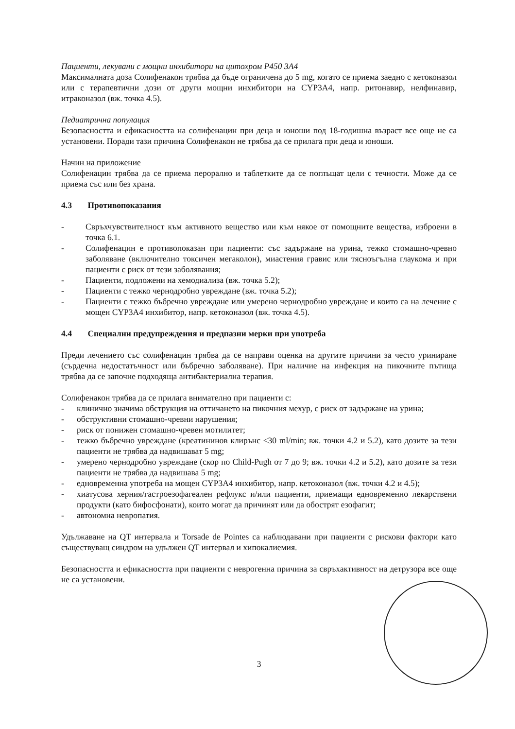Пациенти, лекувани с мощни инхибитори на цитохром P450 3A4
Максималната доза Солифенакон трябва да бъде ограничена до 5 mg, когато се приема заедно с кетоконазол или с терапевтични дози от други мощни инхибитори на CYP3A4, напр. ритонавир, нелфинавир, итраконазол (вж. точка 4.5).
Педиатрична популация
Безопасността и ефикасността на солифенацин при деца и юноши под 18-годишна възраст все още не са установени. Поради тази причина Солифенакон не трябва да се прилага при деца и юноши.
Начин на приложение
Солифенацин трябва да се приема перорално и таблетките да се поглъщат цели с течности. Може да се приема със или без храна.
4.3 Противопоказания
- Свръхчувствителност към активното вещество или към някое от помощните вещества, изброени в точка 6.1.
- Солифенацин е противопоказан при пациенти: със задържане на урина, тежко стомашно-чревно заболяване (включително токсичен мегаколон), миастения гравис или тясноъгълна глаукома и при пациенти с риск от тези заболявания;
- Пациенти, подложени на хемодиализа (вж. точка 5.2);
- Пациенти с тежко чернодробно увреждане (вж. точка 5.2);
- Пациенти с тежко бъбречно увреждане или умерено чернодробно увреждане и които са на лечение с мощен CYP3A4 инхибитор, напр. кетоконазол (вж. точка 4.5).
4.4 Специални предупреждения и предпазни мерки при употреба
Преди лечението със солифенацин трябва да се направи оценка на другите причини за често уриниране (сърдечна недостатъчност или бъбречно заболяване). При наличие на инфекция на пикочните пътища трябва да се започне подходяща антибактериална терапия.
Солифенакон трябва да се прилага внимателно при пациенти с:
- клинично значима обструкция на оттичането на пикочния мехур, с риск от задържане на урина;
- обструктивни стомашно-чревни нарушения;
- риск от понижен стомашно-чревен мотилитет;
- тежко бъбречно увреждане (креатининов клирънс <30 ml/min; вж. точки 4.2 и 5.2), като дозите за тези пациенти не трябва да надвишават 5 mg;
- умерено чернодробно увреждане (скор по Child-Pugh от 7 до 9; вж. точки 4.2 и 5.2), като дозите за тези пациенти не трябва да надвишава 5 mg;
- едновременна употреба на мощен CYP3A4 инхибитор, напр. кетоконазол (вж. точки 4.2 и 4.5);
- хиатусова херния/гастроезофагеален рефлукс и/или пациенти, приемащи едновременно лекарствени продукти (като бифосфонати), които могат да причинят или да обострят езофагит;
- автономна невропатия.
Удължаване на QT интервала и Torsade de Pointes са наблюдавани при пациенти с рискови фактори като съществуващ синдром на удължен QT интервал и хипокалиемия.
Безопасността и ефикасността при пациенти с неврогенна причина за свръхактивност на детрузора все още не са установени.
3